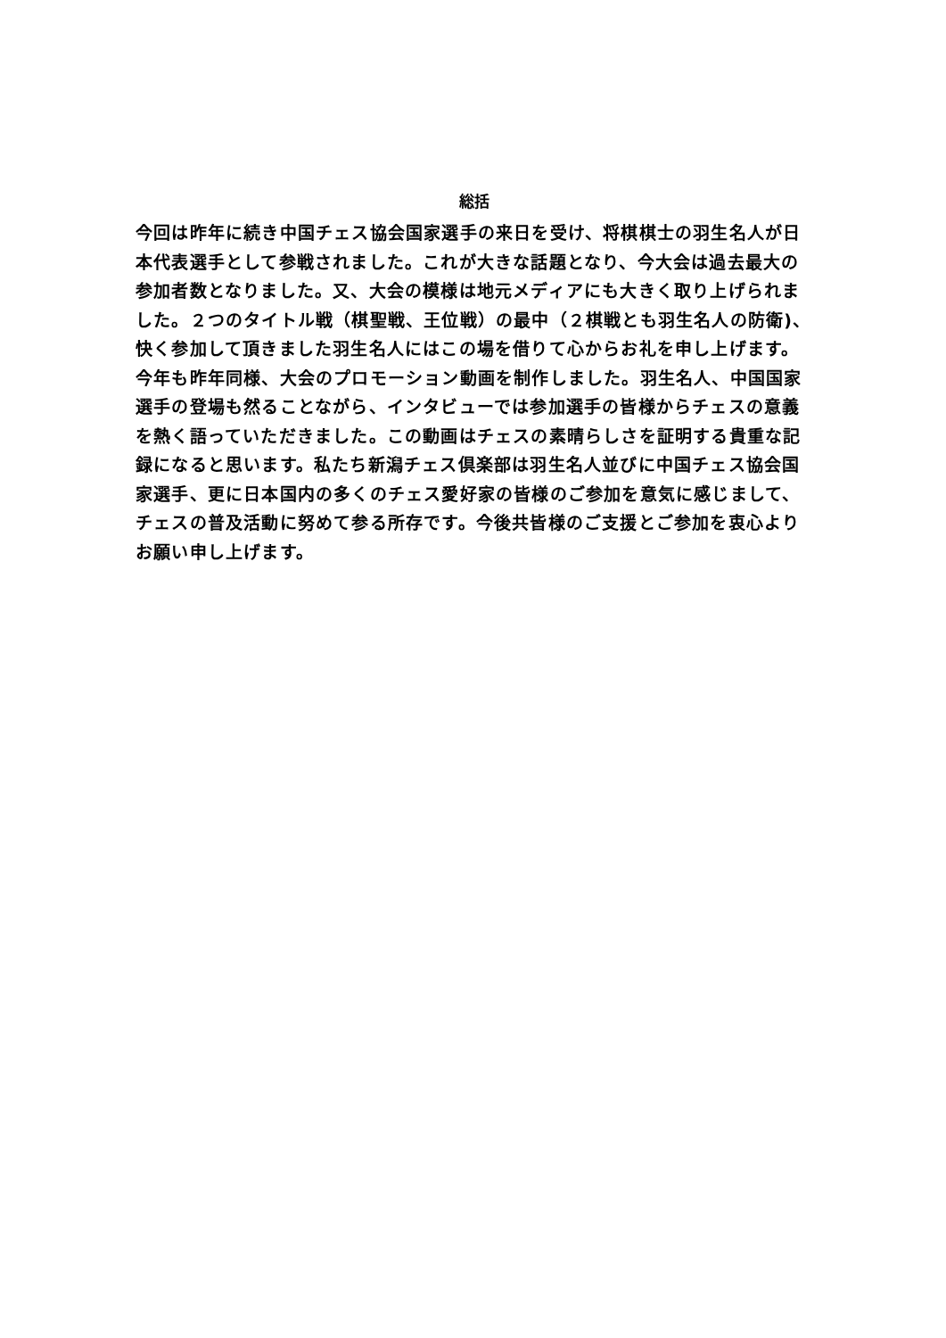総括
今回は昨年に続き中国チェス協会国家選手の来日を受け、将棋棋士の羽生名人が日本代表選手として参戦されました。これが大きな話題となり、今大会は過去最大の参加者数となりました。又、大会の模様は地元メディアにも大きく取り上げられました。２つのタイトル戦（棋聖戦、王位戦）の最中（２棋戦とも羽生名人の防衛)、快く参加して頂きました羽生名人にはこの場を借りて心からお礼を申し上げます。今年も昨年同様、大会のプロモーション動画を制作しました。羽生名人、中国国家選手の登場も然ることながら、インタビューでは参加選手の皆様からチェスの意義を熱く語っていただきました。この動画はチェスの素晴らしさを証明する貴重な記録になると思います。私たち新潟チェス倶楽部は羽生名人並びに中国チェス協会国家選手、更に日本国内の多くのチェス愛好家の皆様のご参加を意気に感じまして、チェスの普及活動に努めて参る所存です。今後共皆様のご支援とご参加を衷心よりお願い申し上げます。